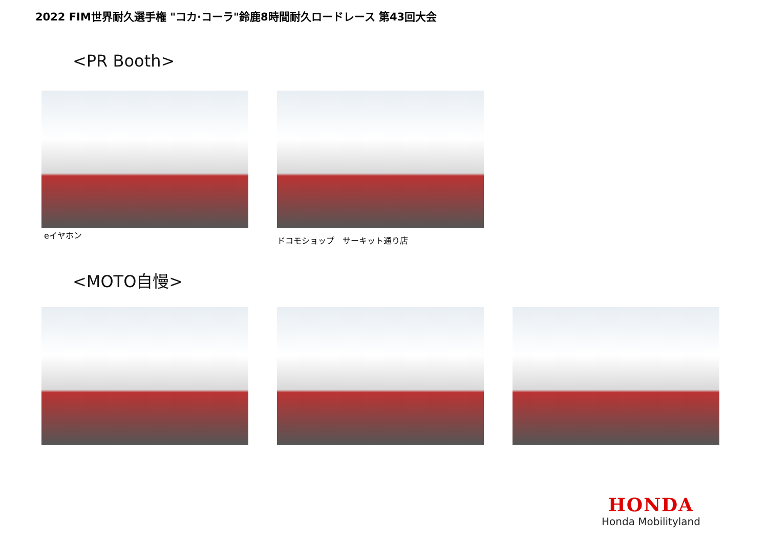2022 FIM世界耐久選手権 "コカ·コーラ"鈴鹿8時間耐久ロードレース 第43回大会
<PR Booth>
eイヤホン
ドコモショップ　サーキット通り店
<MOTO自慢>
HONDA
Honda Mobilityland